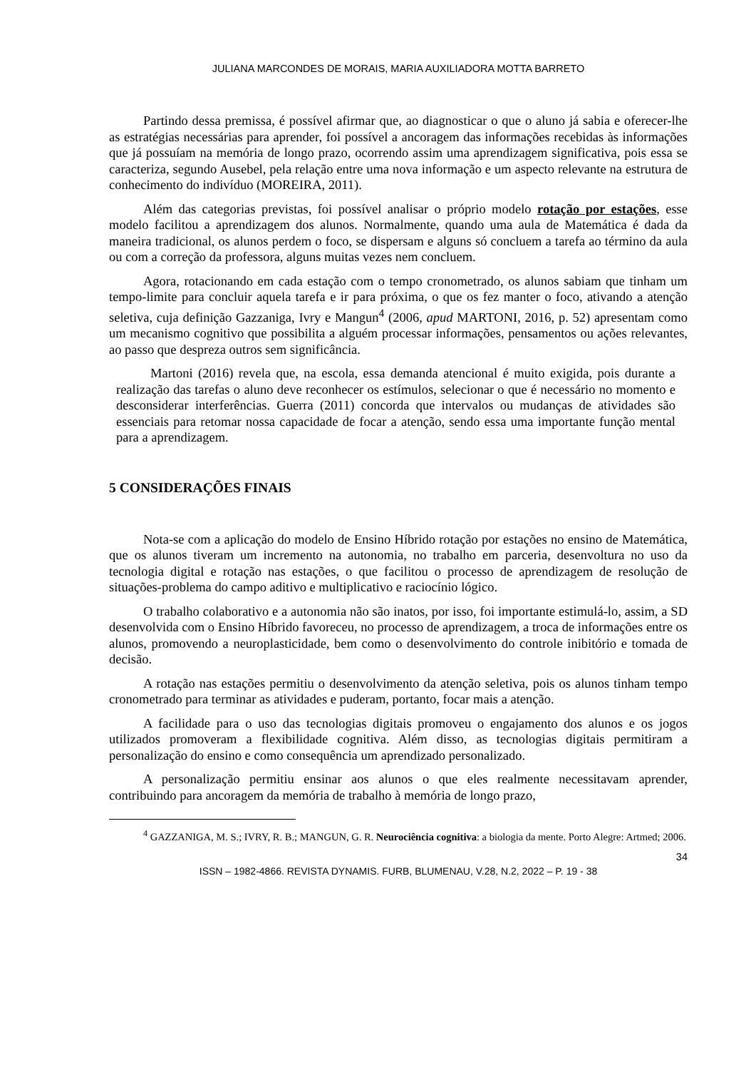JULIANA MARCONDES DE MORAIS, MARIA AUXILIADORA MOTTA BARRETO
Partindo dessa premissa, é possível afirmar que, ao diagnosticar o que o aluno já sabia e oferecer-lhe as estratégias necessárias para aprender, foi possível a ancoragem das informações recebidas às informações que já possuíam na memória de longo prazo, ocorrendo assim uma aprendizagem significativa, pois essa se caracteriza, segundo Ausebel, pela relação entre uma nova informação e um aspecto relevante na estrutura de conhecimento do indivíduo (MOREIRA, 2011).
Além das categorias previstas, foi possível analisar o próprio modelo rotação por estações, esse modelo facilitou a aprendizagem dos alunos. Normalmente, quando uma aula de Matemática é dada da maneira tradicional, os alunos perdem o foco, se dispersam e alguns só concluem a tarefa ao término da aula ou com a correção da professora, alguns muitas vezes nem concluem.
Agora, rotacionando em cada estação com o tempo cronometrado, os alunos sabiam que tinham um tempo-limite para concluir aquela tarefa e ir para próxima, o que os fez manter o foco, ativando a atenção seletiva, cuja definição Gazzaniga, Ivry e Mangun<sup>4</sup> (2006, apud MARTONI, 2016, p. 52) apresentam como um mecanismo cognitivo que possibilita a alguém processar informações, pensamentos ou ações relevantes, ao passo que despreza outros sem significância.
Martoni (2016) revela que, na escola, essa demanda atencional é muito exigida, pois durante a realização das tarefas o aluno deve reconhecer os estímulos, selecionar o que é necessário no momento e desconsiderar interferências. Guerra (2011) concorda que intervalos ou mudanças de atividades são essenciais para retomar nossa capacidade de focar a atenção, sendo essa uma importante função mental para a aprendizagem.
5 CONSIDERAÇÕES FINAIS
Nota-se com a aplicação do modelo de Ensino Híbrido rotação por estações no ensino de Matemática, que os alunos tiveram um incremento na autonomia, no trabalho em parceria, desenvoltura no uso da tecnologia digital e rotação nas estações, o que facilitou o processo de aprendizagem de resolução de situações-problema do campo aditivo e multiplicativo e raciocínio lógico.
O trabalho colaborativo e a autonomia não são inatos, por isso, foi importante estimulá-lo, assim, a SD desenvolvida com o Ensino Híbrido favoreceu, no processo de aprendizagem, a troca de informações entre os alunos, promovendo a neuroplasticidade, bem como o desenvolvimento do controle inibitório e tomada de decisão.
A rotação nas estações permitiu o desenvolvimento da atenção seletiva, pois os alunos tinham tempo cronometrado para terminar as atividades e puderam, portanto, focar mais a atenção.
A facilidade para o uso das tecnologias digitais promoveu o engajamento dos alunos e os jogos utilizados promoveram a flexibilidade cognitiva. Além disso, as tecnologias digitais permitiram a personalização do ensino e como consequência um aprendizado personalizado.
A personalização permitiu ensinar aos alunos o que eles realmente necessitavam aprender, contribuindo para ancoragem da memória de trabalho à memória de longo prazo,
<sup>4</sup> GAZZANIGA, M. S.; IVRY, R. B.; MANGUN, G. R. Neurociência cognitiva: a biologia da mente. Porto Alegre: Artmed; 2006.
34
ISSN – 1982-4866. REVISTA DYNAMIS. FURB, BLUMENAU, V.28, N.2, 2022 – P. 19 - 38